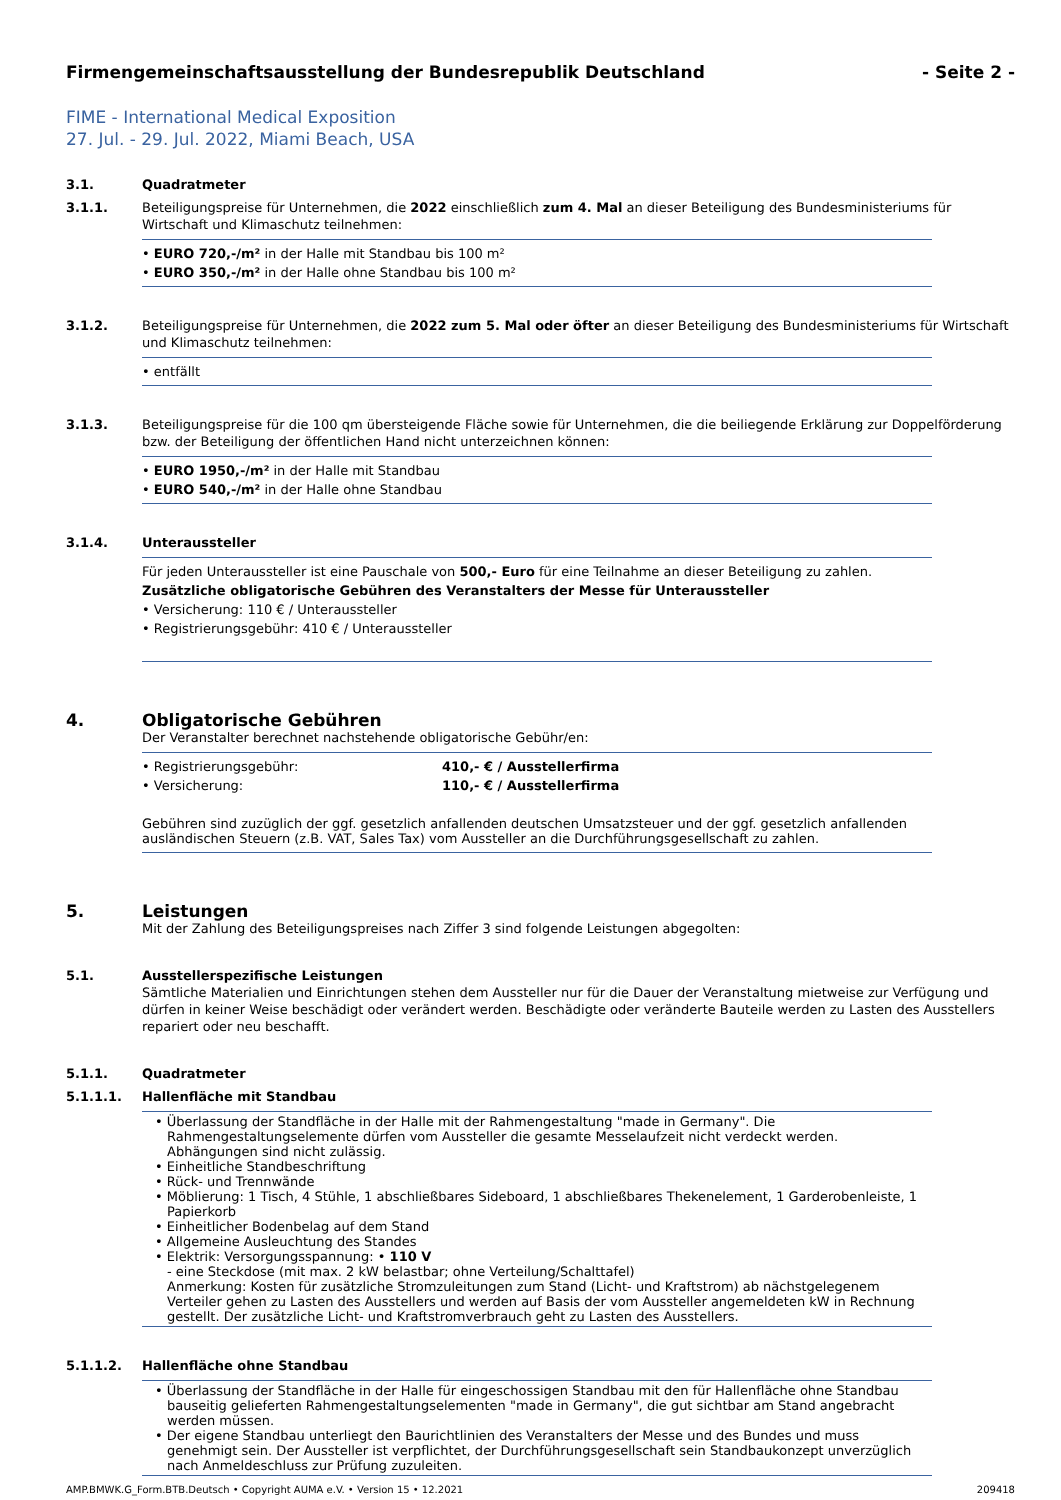Firmengemeinschaftsausstellung der Bundesrepublik Deutschland - Seite 2 -
FIME - International Medical Exposition
27. Jul. - 29. Jul. 2022, Miami Beach, USA
3.1. Quadratmeter
3.1.1. Beteiligungspreise für Unternehmen, die 2022 einschließlich zum 4. Mal an dieser Beteiligung des Bundesministeriums für Wirtschaft und Klimaschutz teilnehmen:
• EURO 720,-/m² in der Halle mit Standbau bis 100 m²
• EURO 350,-/m² in der Halle ohne Standbau bis 100 m²
3.1.2. Beteiligungspreise für Unternehmen, die 2022 zum 5. Mal oder öfter an dieser Beteiligung des Bundesministeriums für Wirtschaft und Klimaschutz teilnehmen:
• entfällt
3.1.3. Beteiligungspreise für die 100 qm übersteigende Fläche sowie für Unternehmen, die die beiliegende Erklärung zur Doppelförderung bzw. der Beteiligung der öffentlichen Hand nicht unterzeichnen können:
• EURO 1950,-/m² in der Halle mit Standbau
• EURO 540,-/m² in der Halle ohne Standbau
3.1.4. Unteraussteller
Für jeden Unteraussteller ist eine Pauschale von 500,- Euro für eine Teilnahme an dieser Beteiligung zu zahlen.
Zusätzliche obligatorische Gebühren des Veranstalters der Messe für Unteraussteller
• Versicherung: 110 € / Unteraussteller
• Registrierungsgebühr: 410 € / Unteraussteller
4. Obligatorische Gebühren
Der Veranstalter berechnet nachstehende obligatorische Gebühr/en:
• Registrierungsgebühr: 410,- € / Ausstellerfirma
• Versicherung: 110,- € / Ausstellerfirma
Gebühren sind zuzüglich der ggf. gesetzlich anfallenden deutschen Umsatzsteuer und der ggf. gesetzlich anfallenden ausländischen Steuern (z.B. VAT, Sales Tax) vom Aussteller an die Durchführungsgesellschaft zu zahlen.
5. Leistungen
Mit der Zahlung des Beteiligungspreises nach Ziffer 3 sind folgende Leistungen abgegolten:
5.1. Ausstellerspezifische Leistungen
Sämtliche Materialien und Einrichtungen stehen dem Aussteller nur für die Dauer der Veranstaltung mietweise zur Verfügung und dürfen in keiner Weise beschädigt oder verändert werden. Beschädigte oder veränderte Bauteile werden zu Lasten des Ausstellers repariert oder neu beschafft.
5.1.1. Quadratmeter
5.1.1.1. Hallenfläche mit Standbau
• Überlassung der Standfläche in der Halle mit der Rahmengestaltung "made in Germany". Die Rahmengestaltungselemente dürfen vom Aussteller die gesamte Messelaufzeit nicht verdeckt werden. Abhängungen sind nicht zulässig.
• Einheitliche Standbeschriftung
• Rück- und Trennwände
• Möblierung: 1 Tisch, 4 Stühle, 1 abschließbares Sideboard, 1 abschließbares Thekenelement, 1 Garderobenleiste, 1 Papierkorb
• Einheitlicher Bodenbelag auf dem Stand
• Allgemeine Ausleuchtung des Standes
• Elektrik: Versorgungsspannung: • 110 V
- eine Steckdose (mit max. 2 kW belastbar; ohne Verteilung/Schalttafel)
Anmerkung: Kosten für zusätzliche Stromzuleitungen zum Stand (Licht- und Kraftstrom) ab nächstgelegenem Verteiler gehen zu Lasten des Ausstellers und werden auf Basis der vom Aussteller angemeldeten kW in Rechnung gestellt. Der zusätzliche Licht- und Kraftstromverbrauch geht zu Lasten des Ausstellers.
5.1.1.2. Hallenfläche ohne Standbau
• Überlassung der Standfläche in der Halle für eingeschossigen Standbau mit den für Hallenfläche ohne Standbau bauseitig gelieferten Rahmengestaltungselementen "made in Germany", die gut sichtbar am Stand angebracht werden müssen.
• Der eigene Standbau unterliegt den Baurichtlinien des Veranstalters der Messe und des Bundes und muss genehmigt sein. Der Aussteller ist verpflichtet, der Durchführungsgesellschaft sein Standbaukonzept unverzüglich nach Anmeldeschluss zur Prüfung zuzuleiten.
AMP.BMWK.G_Form.BTB.Deutsch • Copyright AUMA e.V. • Version 15 • 12.2021 209418